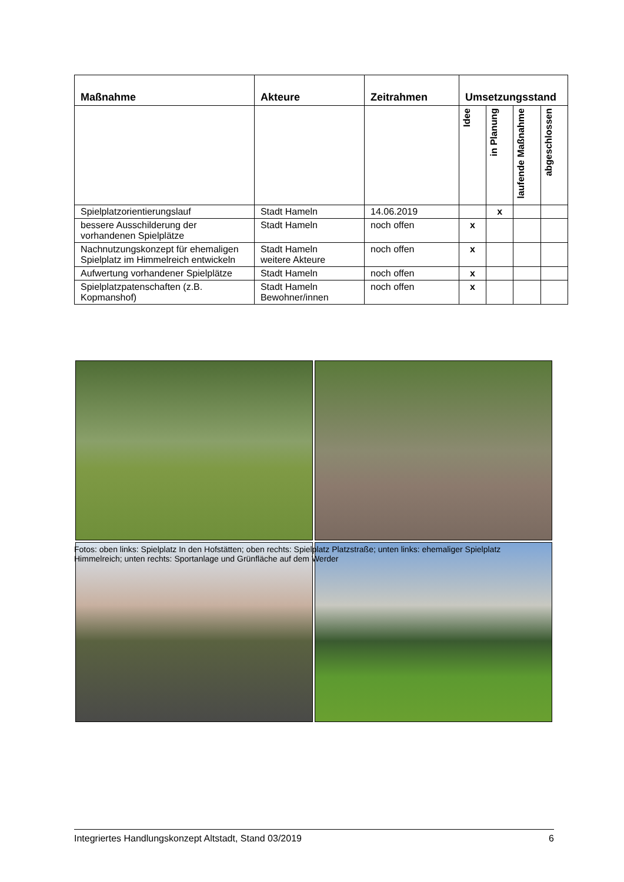| Maßnahme | Akteure | Zeitrahmen | Umsetzungsstand | | | |
| --- | --- | --- | --- | --- | --- | --- |
| | | | Idee | in Planung | laufende Maßnahme | abgeschlossen |
| Spielplatzorientierungslauf | Stadt Hameln | 14.06.2019 | | x | | |
| bessere Ausschilderung der vorhandenen Spielplätze | Stadt Hameln | noch offen | x | | | |
| Nachnutzungskonzept für ehemaligen Spielplatz im Himmelreich entwickeln | Stadt Hameln weitere Akteure | noch offen | x | | | |
| Aufwertung vorhandener Spielplätze | Stadt Hameln | noch offen | x | | | |
| Spielplatzpatenschaften (z.B. Kopmanshof) | Stadt Hameln Bewohner/innen | noch offen | x | | | |
Fotos: oben links: Spielplatz In den Hofstätten; oben rechts: Spielplatz Platzstraße; unten links: ehemaliger Spielplatz Himmelreich; unten rechts: Sportanlage und Grünfläche auf dem Werder
Integriertes Handlungskonzept Altstadt, Stand 03/2019 6